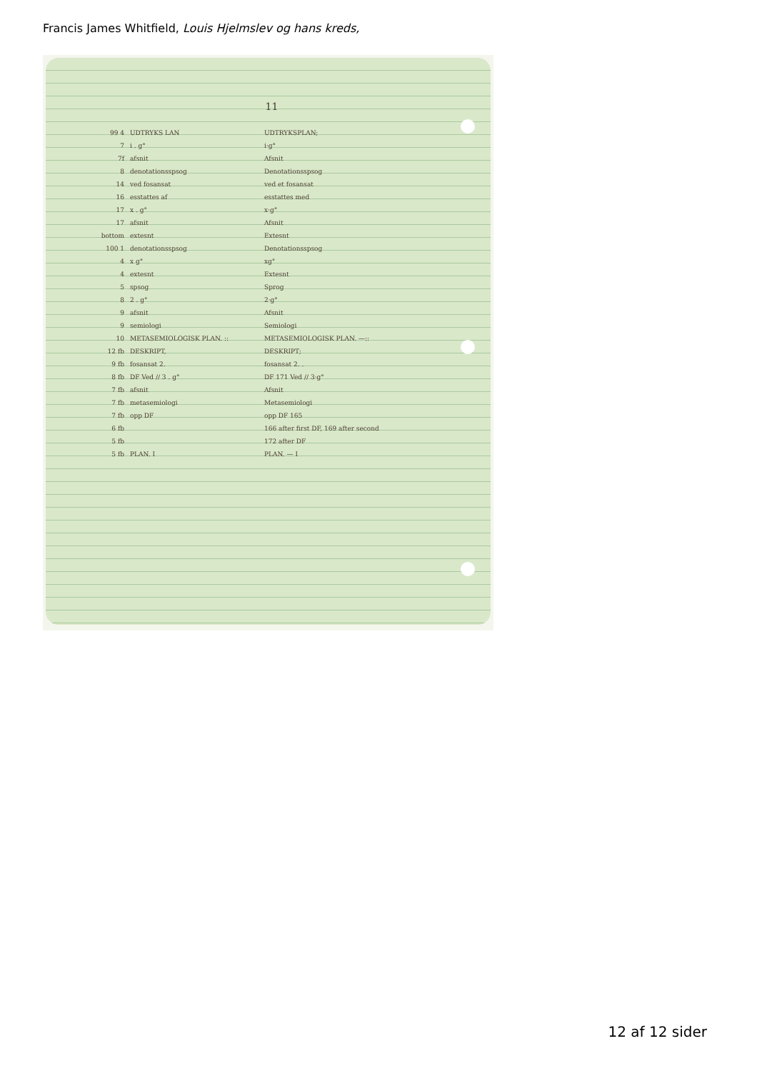Francis James Whitfield, Louis Hjelmslev og hans kreds,
11
99 4 UDTRYKS LAN UDTRYKSPLAN;
7 i . g° i·g°
7f afsnit Afsnit
8 denotationsspsog Denotationsspsog
14 ved fosansat ved et fosansat
16 esstattes af esstattes med
17 x . g° x·g°
17 afsnit Afsnit
bottom extesnt Extesnt
100 1 denotationsspsog Denotationsspsog
4 x g° xg°
4 extesnt Extesnt
5 spsog Sprog
8 2 . g° 2·g°
9 afsnit Afsnit
9 semiologi Semiologi
10 METASEMIOLOGISK PLAN. :: METASEMIOLOGISK PLAN. —::
12 fb DESKRIPT, DESKRIPT;
9 fb fosansat 2. fosansat 2. .
8 fb DF Ved // 3 . g° DF 171 Ved // 3·g°
7 fb afsnit Afsnit
7 fb metasemiologi Metasemiologi
7 fb opp DF opp DF 165
6 fb 166 after first DF, 169 after second
5 fb 172 after DF
5 fb PLAN. I PLAN. — I
12 af 12 sider